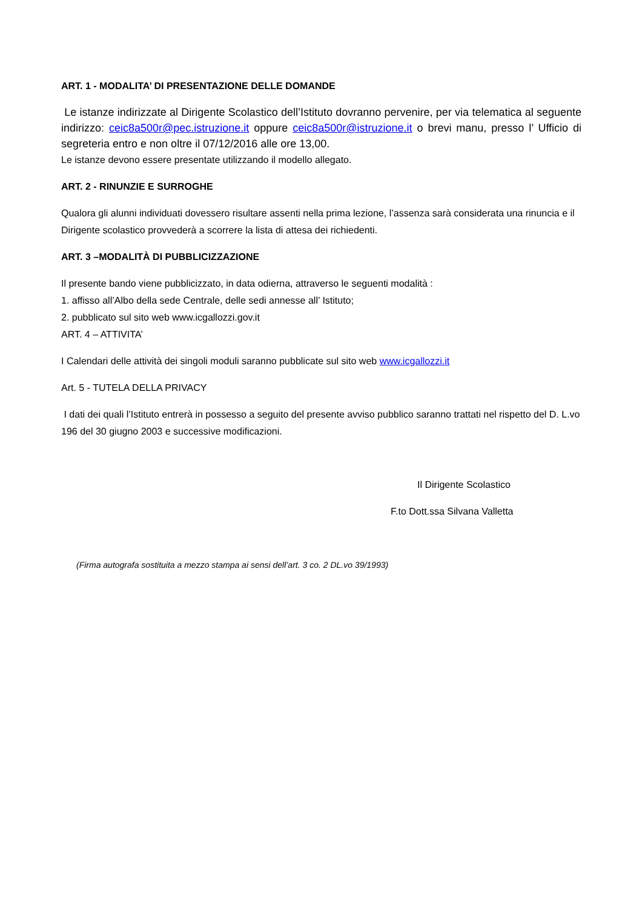ART. 1 - MODALITA’ DI PRESENTAZIONE DELLE DOMANDE
Le istanze indirizzate al Dirigente Scolastico dell’Istituto dovranno pervenire, per via telematica al seguente indirizzo: ceic8a500r@pec.istruzione.it oppure ceic8a500r@istruzione.it o brevi manu, presso l’ Ufficio di segreteria entro e non oltre il 07/12/2016 alle ore 13,00.
Le istanze devono essere presentate utilizzando il modello allegato.
ART. 2 - RINUNZIE E SURROGHE
Qualora gli alunni individuati dovessero risultare assenti nella prima lezione, l’assenza sarà considerata una rinuncia e il Dirigente scolastico provvederà a scorrere la lista di attesa dei richiedenti.
ART. 3 –MODALITÀ DI PUBBLICIZZAZIONE
Il presente bando viene pubblicizzato, in data odierna, attraverso le seguenti modalità :
1. affisso all’Albo della sede Centrale, delle sedi annesse all’ Istituto;
2. pubblicato sul sito web www.icgallozzi.gov.it
ART. 4 – ATTIVITA’
I Calendari delle attività dei singoli moduli saranno pubblicate sul sito web www.icgallozzi.it
Art. 5 - TUTELA DELLA PRIVACY
I dati dei quali l’Istituto entrerà in possesso a seguito del presente avviso pubblico saranno trattati nel rispetto del D. L.vo 196 del 30 giugno 2003 e successive modificazioni.
Il Dirigente Scolastico
F.to Dott.ssa Silvana Valletta
(Firma autografa sostituita a mezzo stampa ai sensi dell’art. 3 co. 2 DL.vo 39/1993)